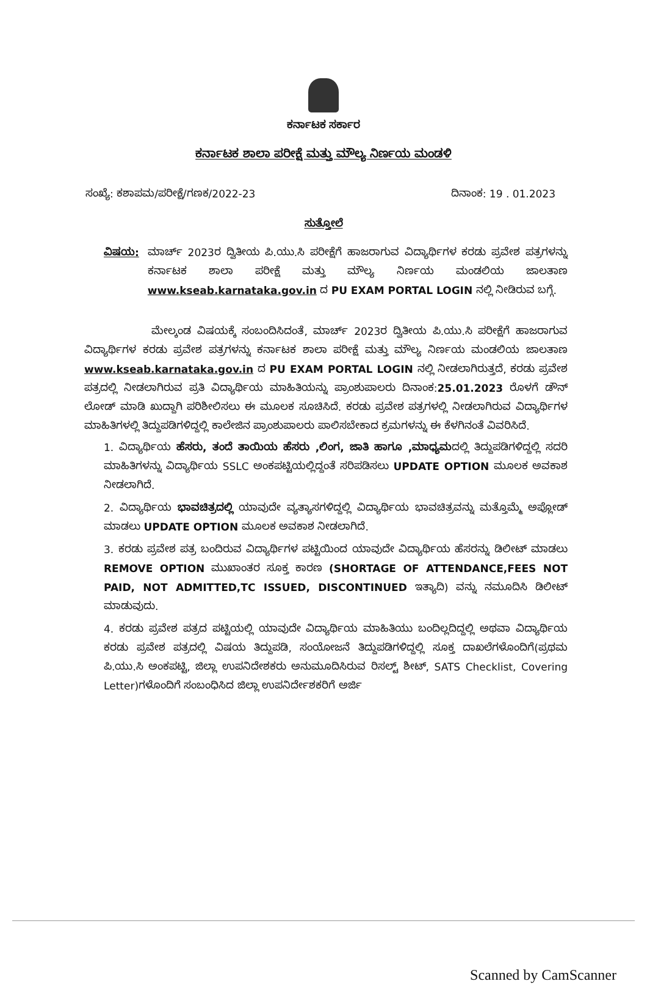ಕರ್ನಾಟಕ ಸರ್ಕಾರ
ಕರ್ನಾಟಕ ಶಾಲಾ ಪರೀಕ್ಷೆ ಮತ್ತು ಮೌಲ್ಯ ನಿರ್ಣಯ ಮಂಡಳಿ
ಸಂಖ್ಯೆ: ಕಶಾಪಮ/ಪರೀಕ್ಷೆ/ಗಣಕ/2022-23 ದಿನಾಂಕ: 19 . 01.2023
ಸುತ್ತೋಲೆ
ವಿಷಯ: ಮಾರ್ಚ್ 2023ರ ದ್ವಿತೀಯ ಪಿ.ಯು.ಸಿ ಪರೀಕ್ಷೆಗೆ ಹಾಜರಾಗುವ ವಿದ್ಯಾರ್ಥಿಗಳ ಕರಡು ಪ್ರವೇಶ ಪತ್ರಗಳನ್ನು ಕರ್ನಾಟಕ ಶಾಲಾ ಪರೀಕ್ಷೆ ಮತ್ತು ಮೌಲ್ಯ ನಿರ್ಣಯ ಮಂಡಲಿಯ ಜಾಲತಾಣ www.kseab.karnataka.gov.in ದ PU EXAM PORTAL LOGIN ನಲ್ಲಿ ನೀಡಿರುವ ಬಗ್ಗೆ.
ಮೇಲ್ಕಂಡ ವಿಷಯಕ್ಕೆ ಸಂಬಂದಿಸಿದಂತೆ, ಮಾರ್ಚ್ 2023ರ ದ್ವಿತೀಯ ಪಿ.ಯು.ಸಿ ಪರೀಕ್ಷೆಗೆ ಹಾಜರಾಗುವ ವಿದ್ಯಾರ್ಥಿಗಳ ಕರಡು ಪ್ರವೇಶ ಪತ್ರಗಳನ್ನು ಕರ್ನಾಟಕ ಶಾಲಾ ಪರೀಕ್ಷೆ ಮತ್ತು ಮೌಲ್ಯ ನಿರ್ಣಯ ಮಂಡಲಿಯ ಜಾಲತಾಣ www.kseab.karnataka.gov.in ದ PU EXAM PORTAL LOGIN ನಲ್ಲಿ ನೀಡಲಾಗಿರುತ್ತದೆ, ಕರಡು ಪ್ರವೇಶ ಪತ್ರದಲ್ಲಿ ನೀಡಲಾಗಿರುವ ಪ್ರತಿ ವಿದ್ಯಾರ್ಥಿಯ ಮಾಹಿತಿಯನ್ನು ಪ್ರಾಂಶುಪಾಲರು ದಿನಾಂಕ:25.01.2023 ರೊಳಗೆ ಡೌನ್ ಲೋಡ್ ಮಾಡಿ ಖುದ್ದಾಗಿ ಪರಿಶೀಲಿಸಲು ಈ ಮೂಲಕ ಸೂಚಿಸಿದೆ. ಕರಡು ಪ್ರವೇಶ ಪತ್ರಗಳಲ್ಲಿ ನೀಡಲಾಗಿರುವ ವಿದ್ಯಾರ್ಥಿಗಳ ಮಾಹಿತಿಗಳಲ್ಲಿ ತಿದ್ದುಪಡಿಗಳಿದ್ದಲ್ಲಿ ಕಾಲೇಜಿನ ಪ್ರಾಂಶುಪಾಲರು ಪಾಲಿಸಬೇಕಾದ ಕ್ರಮಗಳನ್ನು ಈ ಕೆಳಗಿನಂತೆ ವಿವರಿಸಿದೆ.
1. ವಿದ್ಯಾರ್ಥಿಯ ಹೆಸರು, ತಂದೆ ತಾಯಿಯ ಹೆಸರು ,ಲಿಂಗ, ಜಾತಿ ಹಾಗೂ ,ಮಾಧ್ಯಮದಲ್ಲಿ ತಿದ್ದುಪಡಿಗಳಿದ್ದಲ್ಲಿ ಸದರಿ ಮಾಹಿತಿಗಳನ್ನು ವಿದ್ಯಾರ್ಥಿಯ SSLC ಅಂಕಪಟ್ಟಿಯಲ್ಲಿದ್ದಂತೆ ಸರಿಪಡಿಸಲು UPDATE OPTION ಮೂಲಕ ಅವಕಾಶ ನೀಡಲಾಗಿದೆ.
2. ವಿದ್ಯಾರ್ಥಿಯ ಭಾವಚಿತ್ರದಲ್ಲಿ ಯಾವುದೇ ವ್ಯತ್ಯಾಸಗಳಿದ್ದಲ್ಲಿ ವಿದ್ಯಾರ್ಥಿಯ ಭಾವಚಿತ್ರವನ್ನು ಮತ್ತೊಮ್ಮೆ ಅಪ್ಲೋಡ್ ಮಾಡಲು UPDATE OPTION ಮೂಲಕ ಅವಕಾಶ ನೀಡಲಾಗಿದೆ.
3. ಕರಡು ಪ್ರವೇಶ ಪತ್ರ ಬಂದಿರುವ ವಿದ್ಯಾರ್ಥಿಗಳ ಪಟ್ಟಿಯಿಂದ ಯಾವುದೇ ವಿದ್ಯಾರ್ಥಿಯ ಹೆಸರನ್ನು ಡಿಲೀಟ್ ಮಾಡಲು REMOVE OPTION ಮುಖಾಂತರ ಸೂಕ್ತ ಕಾರಣ (SHORTAGE OF ATTENDANCE,FEES NOT PAID, NOT ADMITTED,TC ISSUED, DISCONTINUED ಇತ್ಯಾದಿ) ವನ್ನು ನಮೂದಿಸಿ ಡಿಲೀಟ್ ಮಾಡುವುದು.
4. ಕರಡು ಪ್ರವೇಶ ಪತ್ರದ ಪಟ್ಟಿಯಲ್ಲಿ ಯಾವುದೇ ವಿದ್ಯಾರ್ಥಿಯ ಮಾಹಿತಿಯು ಬಂದಿಲ್ಲದಿದ್ದಲ್ಲಿ ಅಥವಾ ವಿದ್ಯಾರ್ಥಿಯ ಕರಡು ಪ್ರವೇಶ ಪತ್ರದಲ್ಲಿ ವಿಷಯ ತಿದ್ದುಪಡಿ, ಸಂಯೋಜನೆ ತಿದ್ದುಪಡಿಗಳಿದ್ದಲ್ಲಿ ಸೂಕ್ತ ದಾಖಲೆಗಳೊಂದಿಗೆ(ಪ್ರಥಮ ಪಿ.ಯು.ಸಿ ಅಂಕಪಟ್ಟಿ, ಜಿಲ್ಲಾ ಉಪನಿದೇಶಕರು ಅನುಮೂದಿಸಿರುವ ರಿಸಲ್ಟ್ ಶೀಟ್, SATS Checklist, Covering Letter)ಗಳೊಂದಿಗೆ ಸಂಬಂಧಿಸಿದ ಜಿಲ್ಲಾ ಉಪನಿರ್ದೇಶಕರಿಗೆ ಅರ್ಜಿ
Scanned by CamScanner